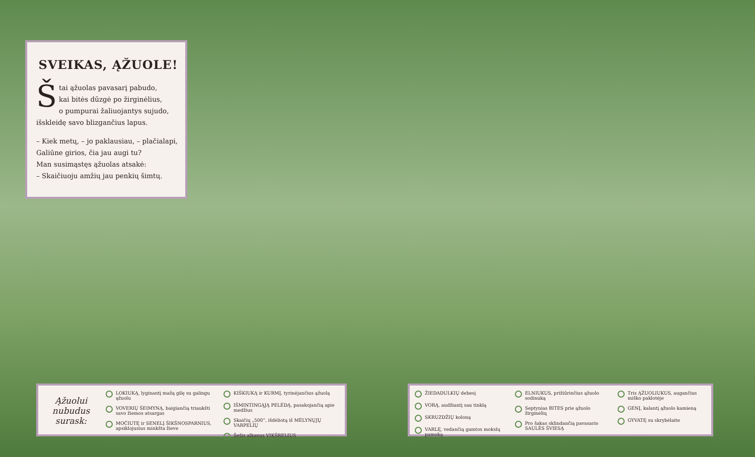SVEIKAS, ĄŽUOLE!
Štai ąžuolas pavasarį pabudo,
kai bitės dūzgė po žirginėlius,
o pumpurai žaliuojantys sujudo,
išskleidę savo blizgančius lapus.
– Kiek metų, – jo paklausiau, – plačialapi,
Galiūne girios, čia jau augi tu?
Man susimąstęs ąžuolas atsakė:
– Skaičiuoju amžių jau penkių šimtų.
Ąžuolui nubudus surask:
LOKIUKĄ, lyginantį mažą gilę su galingu ąžuolu
VOVERIŲ ŠEIMYNĄ, baigiančią triaukšti savo žiemos atsargas
MOČIUTĘ ir SENELĮ ŠIKŠNOSPARNIUS, apsiklojusius minkšta žieve
KIŠKIUKĄ ir KURMĮ, tyrinėjančius ąžuolą
IŠMINTINGĄJĄ PELĖDĄ, pasakojančią apie medžius
Skaičių „500“, išdėliotą iš MĖLYNŲJŲ VARPELIŲ
Šešis alkanus VIKŠRELIUS
ŽIEDADULKIŲ debesį
VORĄ, audžiantį sau tinklą
SKRUZDŽIŲ koloną
VARLĘ, vedančią gamtos mokslų pamoką
ELNIUKUS, prižiūrinčius ąžuolo sodinuką
Septynias BITES prie ąžuolo žirginėlių
Pro šakas sklindančią pavasario SAULĖS ŠVIESĄ
Tris ĄŽUOLIUKUS, augančius miško paklotėje
GENĮ, kalantį ąžuolo kamieną
GYVATĘ su skrybėlaite